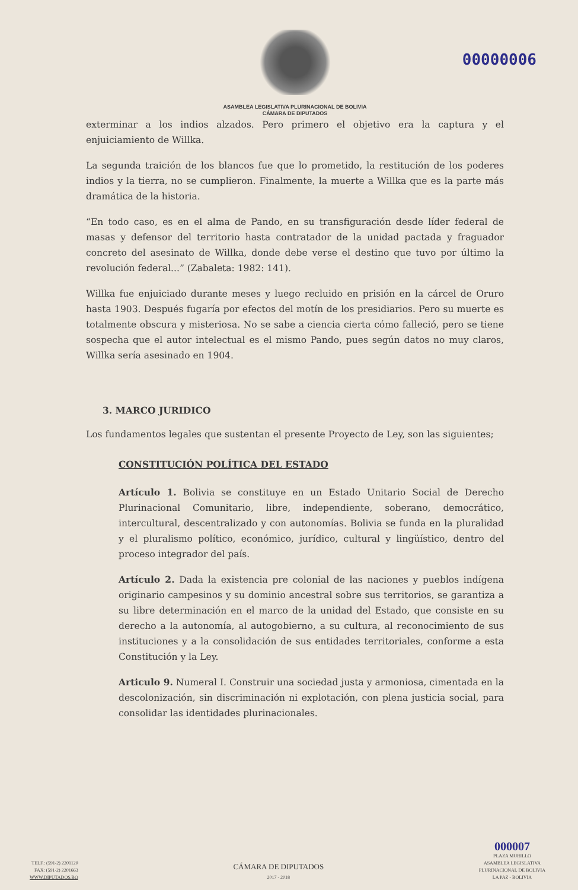00000006
ASAMBLEA LEGISLATIVA PLURINACIONAL DE BOLIVIA
CÁMARA DE DIPUTADOS
exterminar a los indios alzados. Pero primero el objetivo era la captura y el enjuiciamiento de Willka.
La segunda traición de los blancos fue que lo prometido, la restitución de los poderes indios y la tierra, no se cumplieron. Finalmente, la muerte a Willka que es la parte más dramática de la historia.
“En todo caso, es en el alma de Pando, en su transfiguración desde líder federal de masas y defensor del territorio hasta contratador de la unidad pactada y fraguador concreto del asesinato de Willka, donde debe verse el destino que tuvo por último la revolución federal...” (Zabaleta: 1982: 141).
Willka fue enjuiciado durante meses y luego recluido en prisión en la cárcel de Oruro hasta 1903. Después fugaría por efectos del motín de los presidiarios. Pero su muerte es totalmente obscura y misteriosa. No se sabe a ciencia cierta cómo falleció, pero se tiene sospecha que el autor intelectual es el mismo Pando, pues según datos no muy claros, Willka sería asesinado en 1904.
3. MARCO JURIDICO
Los fundamentos legales que sustentan el presente Proyecto de Ley, son las siguientes;
CONSTITUCIÓN POLÍTICA DEL ESTADO
Artículo 1. Bolivia se constituye en un Estado Unitario Social de Derecho Plurinacional Comunitario, libre, independiente, soberano, democrático, intercultural, descentralizado y con autonomías. Bolivia se funda en la pluralidad y el pluralismo político, económico, jurídico, cultural y lingüístico, dentro del proceso integrador del país.
Artículo 2. Dada la existencia pre colonial de las naciones y pueblos indígena originario campesinos y su dominio ancestral sobre sus territorios, se garantiza a su libre determinación en el marco de la unidad del Estado, que consiste en su derecho a la autonomía, al autogobierno, a su cultura, al reconocimiento de sus instituciones y a la consolidación de sus entidades territoriales, conforme a esta Constitución y la Ley.
Articulo 9. Numeral I. Construir una sociedad justa y armoniosa, cimentada en la descolonización, sin discriminación ni explotación, con plena justicia social, para consolidar las identidades plurinacionales.
TELF.: (591-2) 2201120
FAX: (591-2) 2201663
WWW.DIPUTADOS.BO
CÁMARA DE DIPUTADOS
2017 - 2018
000007
PLAZA MURILLO
ASAMBLEA LEGISLATIVA
PLURINACIONAL DE BOLIVIA
LA PAZ - BOLIVIA